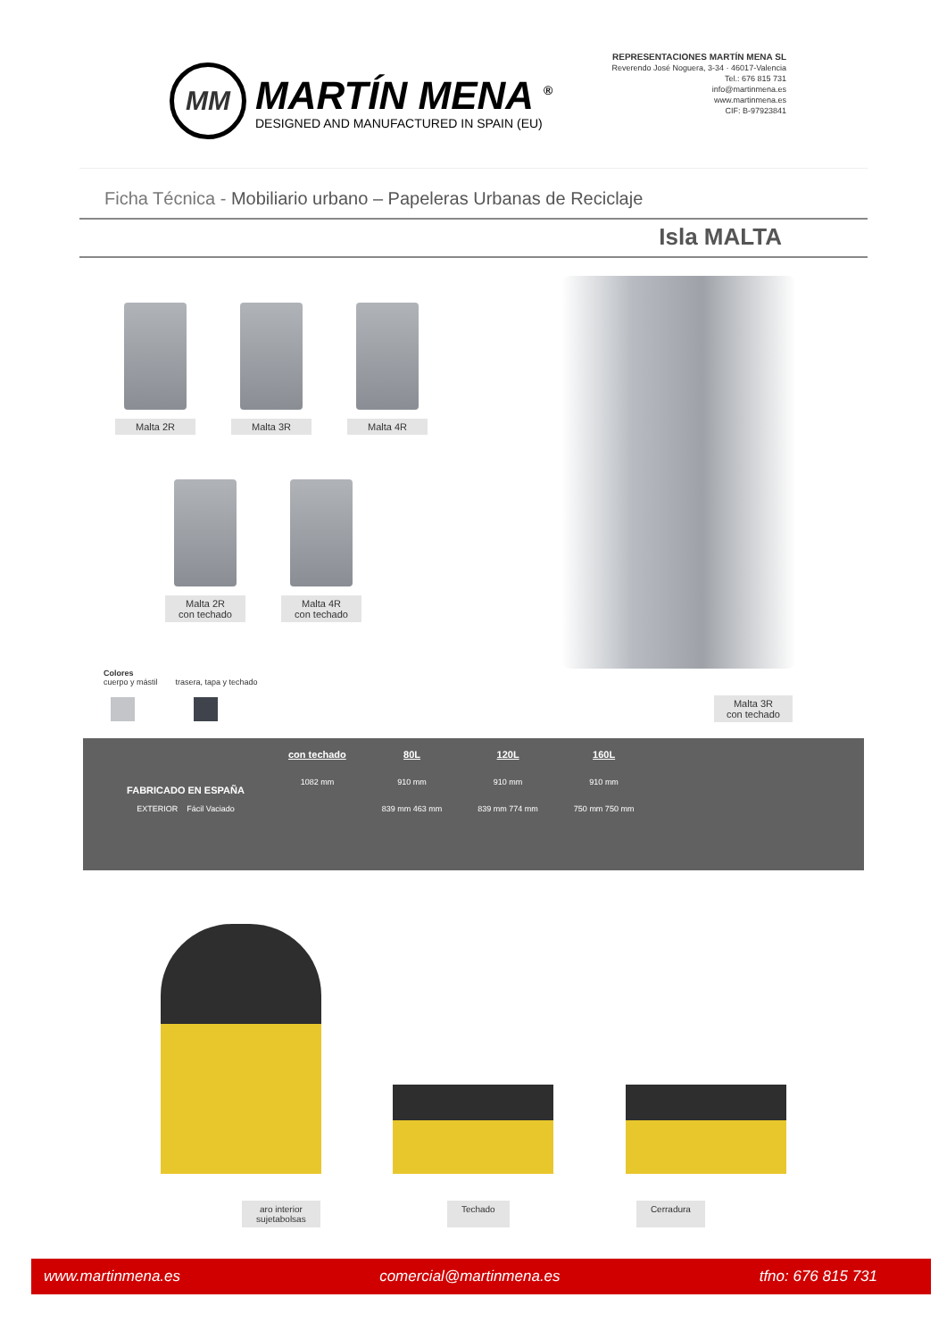MM
MARTÍN MENA <sup>®</sup>
DESIGNED AND MANUFACTURED IN SPAIN (EU)
REPRESENTACIONES MARTÍN MENA SL
Reverendo José Noguera, 3-34 · 46017-Valencia
Tel.: 676 815 731
info@martinmena.es
www.martinmena.es
CIF: B-97923841
Ficha Técnica - Mobiliario urbano – Papeleras Urbanas de Reciclaje
Isla MALTA
Malta 2R Malta 3R Malta 4R
Malta 2R
con techado
Malta 4R
con techado
Colores
cuerpo y mástil trasera, tapa y techado
Malta 3R
con techado
FABRICADO EN ESPAÑA
EXTERIOR Fácil Vaciado
con techado
1082 mm
80L
910 mm
839 mm 463 mm
120L
910 mm
839 mm 774 mm
160L
910 mm
750 mm 750 mm
aro interior
sujetabolsas Techado Cerradura
www.martinmena.es comercial@martinmena.es tfno: 676 815 731